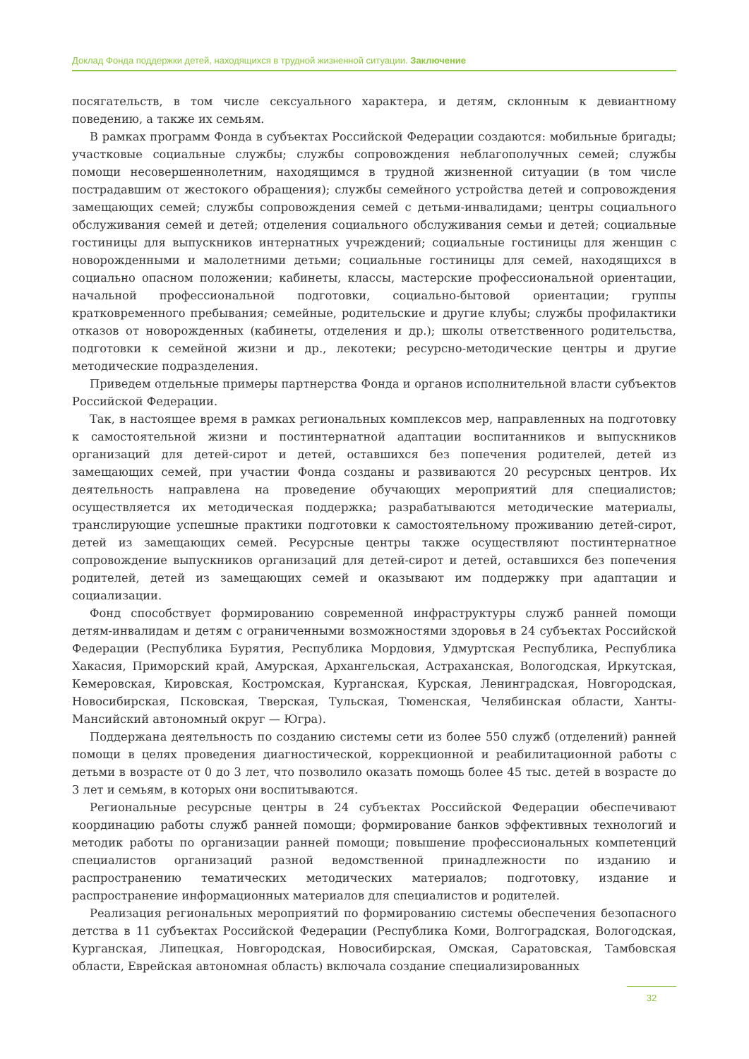Доклад Фонда поддержки детей, находящихся в трудной жизненной ситуации. Заключение
посягательств, в том числе сексуального характера, и детям, склонным к девиантному поведению, а также их семьям.
В рамках программ Фонда в субъектах Российской Федерации создаются: мобильные бригады; участковые социальные службы; службы сопровождения неблагополучных семей; службы помощи несовершеннолетним, находящимся в трудной жизненной ситуации (в том числе пострадавшим от жестокого обращения); службы семейного устройства детей и сопровождения замещающих семей; службы сопровождения семей с детьми-инвалидами; центры социального обслуживания семей и детей; отделения социального обслуживания семьи и детей; социальные гостиницы для выпускников интернатных учреждений; социальные гостиницы для женщин с новорожденными и малолетними детьми; социальные гостиницы для семей, находящихся в социально опасном положении; кабинеты, классы, мастерские профессиональной ориентации, начальной профессиональной подготовки, социально-бытовой ориентации; группы кратковременного пребывания; семейные, родительские и другие клубы; службы профилактики отказов от новорожденных (кабинеты, отделения и др.); школы ответственного родительства, подготовки к семейной жизни и др., лекотеки; ресурсно-методические центры и другие методические подразделения.
Приведем отдельные примеры партнерства Фонда и органов исполнительной власти субъектов Российской Федерации.
Так, в настоящее время в рамках региональных комплексов мер, направленных на подготовку к самостоятельной жизни и постинтернатной адаптации воспитанников и выпускников организаций для детей-сирот и детей, оставшихся без попечения родителей, детей из замещающих семей, при участии Фонда созданы и развиваются 20 ресурсных центров. Их деятельность направлена на проведение обучающих мероприятий для специалистов; осуществляется их методическая поддержка; разрабатываются методические материалы, транслирующие успешные практики подготовки к самостоятельному проживанию детей-сирот, детей из замещающих семей. Ресурсные центры также осуществляют постинтернатное сопровождение выпускников организаций для детей-сирот и детей, оставшихся без попечения родителей, детей из замещающих семей и оказывают им поддержку при адаптации и социализации.
Фонд способствует формированию современной инфраструктуры служб ранней помощи детям-инвалидам и детям с ограниченными возможностями здоровья в 24 субъектах Российской Федерации (Республика Бурятия, Республика Мордовия, Удмуртская Республика, Республика Хакасия, Приморский край, Амурская, Архангельская, Астраханская, Вологодская, Иркутская, Кемеровская, Кировская, Костромская, Курганская, Курская, Ленинградская, Новгородская, Новосибирская, Псковская, Тверская, Тульская, Тюменская, Челябинская области, Ханты-Мансийский автономный округ — Югра).
Поддержана деятельность по созданию системы сети из более 550 служб (отделений) ранней помощи в целях проведения диагностической, коррекционной и реабилитационной работы с детьми в возрасте от 0 до 3 лет, что позволило оказать помощь более 45 тыс. детей в возрасте до 3 лет и семьям, в которых они воспитываются.
Региональные ресурсные центры в 24 субъектах Российской Федерации обеспечивают координацию работы служб ранней помощи; формирование банков эффективных технологий и методик работы по организации ранней помощи; повышение профессиональных компетенций специалистов организаций разной ведомственной принадлежности по изданию и распространению тематических методических материалов; подготовку, издание и распространение информационных материалов для специалистов и родителей.
Реализация региональных мероприятий по формированию системы обеспечения безопасного детства в 11 субъектах Российской Федерации (Республика Коми, Волгоградская, Вологодская, Курганская, Липецкая, Новгородская, Новосибирская, Омская, Саратовская, Тамбовская области, Еврейская автономная область) включала создание специализированных
32